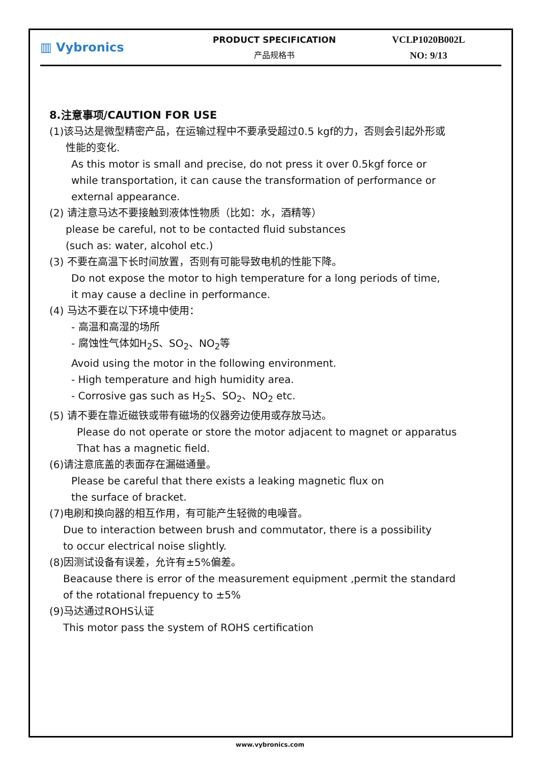▥ Vybronics
PRODUCT SPECIFICATION
产品规格书
VCLP1020B002L
NO: 9/13
8.注意事项/CAUTION FOR USE
(1)该马达是微型精密产品，在运输过程中不要承受超过0.5 kgf的力，否则会引起外形或
性能的变化.
As this motor is small and precise, do not press it over 0.5kgf force or
while transportation, it can cause the transformation of performance or
external appearance.
(2) 请注意马达不要接触到液体性物质（比如：水，酒精等）
please be careful, not to be contacted fluid substances
(such as: water, alcohol etc.)
(3) 不要在高温下长时间放置，否则有可能导致电机的性能下降。
Do not expose the motor to high temperature for a long periods of time,
it may cause a decline in performance.
(4) 马达不要在以下环境中使用：
- 高温和高湿的场所
- 腐蚀性气体如H<sub>2</sub>S、SO<sub>2</sub>、NO<sub>2</sub>等
Avoid using the motor in the following environment.
- High temperature and high humidity area.
- Corrosive gas such as H<sub>2</sub>S、SO<sub>2</sub>、NO<sub>2</sub> etc.
(5) 请不要在靠近磁铁或带有磁场的仪器旁边使用或存放马达。
Please do not operate or store the motor adjacent to magnet or apparatus
That has a magnetic field.
(6)请注意底盖的表面存在漏磁通量。
Please be careful that there exists a leaking magnetic flux on
the surface of bracket.
(7)电刷和换向器的相互作用，有可能产生轻微的电噪音。
Due to interaction between brush and commutator, there is a possibility
to occur electrical noise slightly.
(8)因测试设备有误差，允许有±5%偏差。
Beacause there is error of the measurement equipment ,permit the standard
of the rotational frepuency to ±5%
(9)马达通过ROHS认证
This motor pass the system of ROHS certification
www.vybronics.com